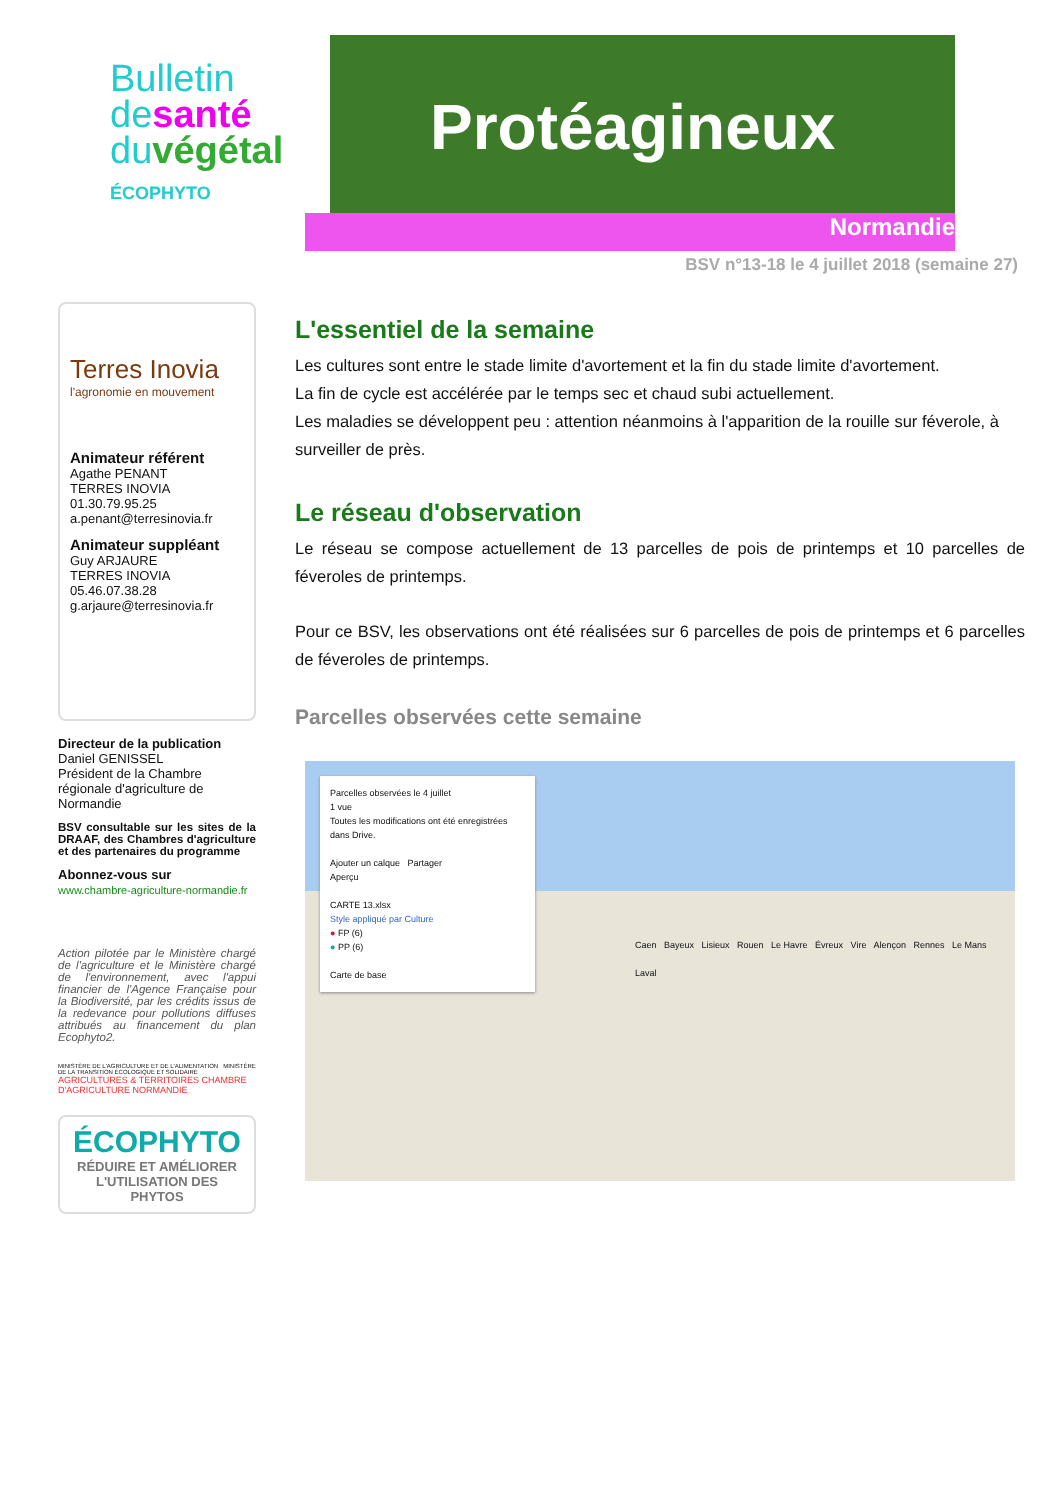Bulletin
desanté
duvégétal
ÉCOPHYTO
Protéagineux
Normandie
BSV n°13-18 le 4 juillet 2018 (semaine 27)
Terres Inovia
l'agronomie en mouvement
Animateur référent
Agathe PENANT
TERRES INOVIA
01.30.79.95.25
a.penant@terresinovia.fr
Animateur suppléant
Guy ARJAURE
TERRES INOVIA
05.46.07.38.28
g.arjaure@terresinovia.fr
Directeur de la publication
Daniel GENISSEL
Président de la Chambre régionale d'agriculture de Normandie
BSV consultable sur les sites de la DRAAF, des Chambres d'agriculture et des partenaires du programme
Abonnez-vous sur
www.chambre-agriculture-normandie.fr
Action pilotée par le Ministère chargé de l'agriculture et le Ministère chargé de l'environnement, avec l'appui financier de l'Agence Française pour la Biodiversité, par les crédits issus de la redevance pour pollutions diffuses attribués au financement du plan Ecophyto2.
MINISTÈRE DE L'AGRICULTURE ET DE L'ALIMENTATION MINISTÈRE DE LA TRANSITION ÉCOLOGIQUE ET SOLIDAIRE AGRICULTURES & TERRITOIRES CHAMBRE D'AGRICULTURE NORMANDIE
ÉCOPHYTO
RÉDUIRE ET AMÉLIORER L'UTILISATION DES PHYTOS
L'essentiel de la semaine
Les cultures sont entre le stade limite d'avortement et la fin du stade limite d'avortement.
La fin de cycle est accélérée par le temps sec et chaud subi actuellement.
Les maladies se développent peu : attention néanmoins à l'apparition de la rouille sur féverole, à surveiller de près.
Le réseau d'observation
Le réseau se compose actuellement de 13 parcelles de pois de printemps et 10 parcelles de féveroles de printemps.
Pour ce BSV, les observations ont été réalisées sur 6 parcelles de pois de printemps et 6 parcelles de féveroles de printemps.
Parcelles observées cette semaine
Parcelles observées le 4 juillet
1 vue
Toutes les modifications ont été enregistrées dans Drive.
Ajouter un calque Partager
Aperçu
CARTE 13.xlsx
Style appliqué par Culture
● FP (6)
● PP (6)
Carte de base
Caen Bayeux Lisieux Rouen Le Havre Évreux Vire Alençon Rennes Le Mans Laval